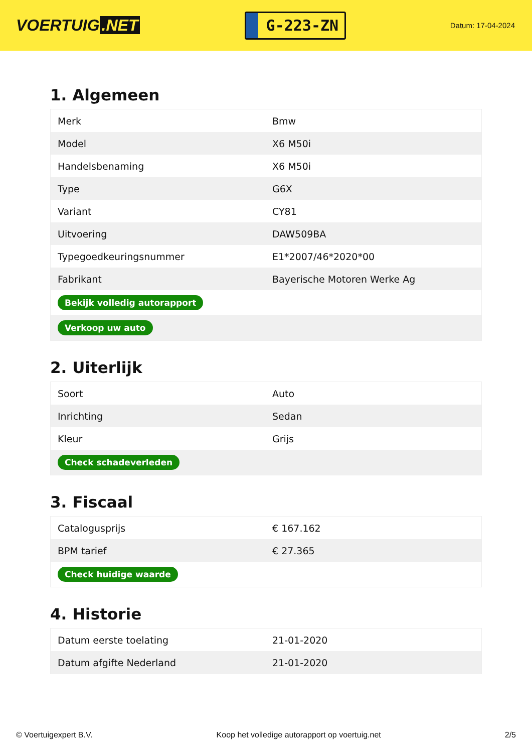VOERTUIG.NET
G-223-ZN
Datum: 17-04-2024
1. Algemeen
| Merk | Bmw |
| Model | X6 M50i |
| Handelsbenaming | X6 M50i |
| Type | G6X |
| Variant | CY81 |
| Uitvoering | DAW509BA |
| Typegoedkeuringsnummer | E1*2007/46*2020*00 |
| Fabrikant | Bayerische Motoren Werke Ag |
| Bekijk volledig autorapport | |
| Verkoop uw auto | |
2. Uiterlijk
| Soort | Auto |
| Inrichting | Sedan |
| Kleur | Grijs |
| Check schadeverleden | |
3. Fiscaal
| Catalogusprijs | € 167.162 |
| BPM tarief | € 27.365 |
| Check huidige waarde | |
4. Historie
| Datum eerste toelating | 21-01-2020 |
| Datum afgifte Nederland | 21-01-2020 |
© Voertuigexpert B.V. Koop het volledige autorapport op voertuig.net 2/5